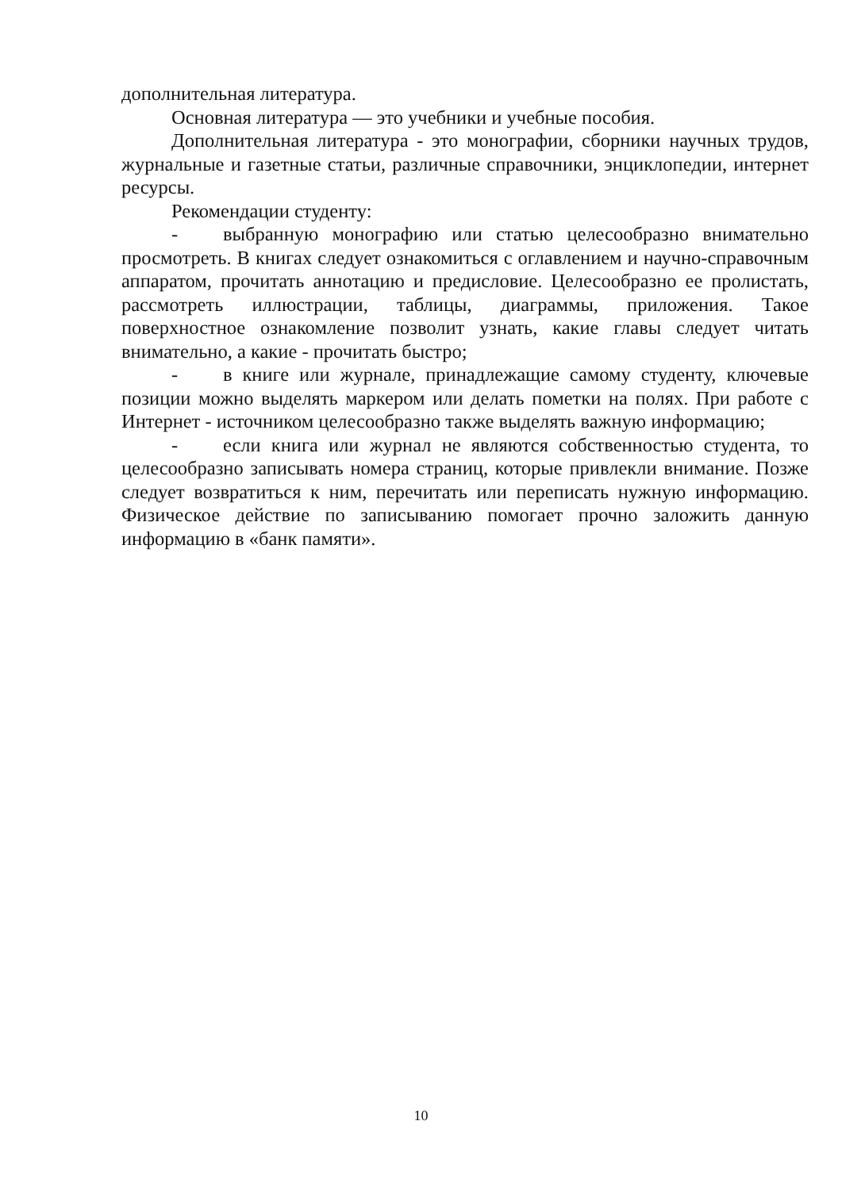дополнительная литература.
Основная литература — это учебники и учебные пособия.
Дополнительная литература - это монографии, сборники научных трудов, журнальные и газетные статьи, различные справочники, энциклопедии, интернет ресурсы.
Рекомендации студенту:
- выбранную монографию или статью целесообразно внимательно просмотреть. В книгах следует ознакомиться с оглавлением и научно-справочным аппаратом, прочитать аннотацию и предисловие. Целесообразно ее пролистать, рассмотреть иллюстрации, таблицы, диаграммы, приложения. Такое поверхностное ознакомление позволит узнать, какие главы следует читать внимательно, а какие - прочитать быстро;
- в книге или журнале, принадлежащие самому студенту, ключевые позиции можно выделять маркером или делать пометки на полях. При работе с Интернет - источником целесообразно также выделять важную информацию;
- если книга или журнал не являются собственностью студента, то целесообразно записывать номера страниц, которые привлекли внимание. Позже следует возвратиться к ним, перечитать или переписать нужную информацию. Физическое действие по записыванию помогает прочно заложить данную информацию в «банк памяти».
10